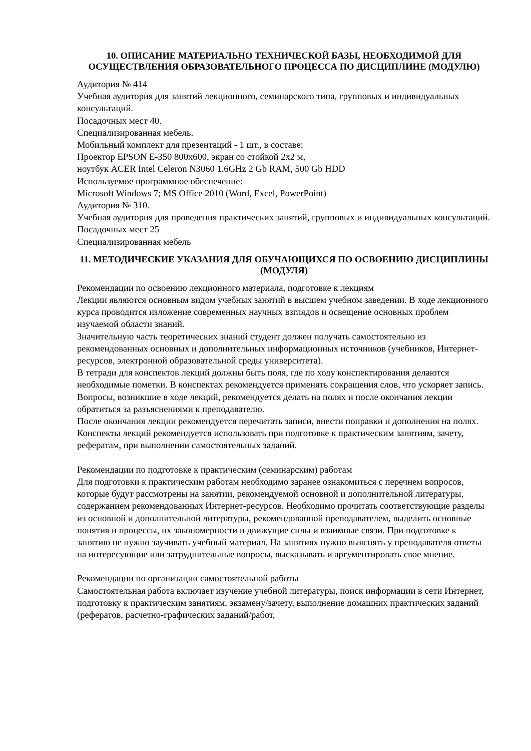10. ОПИСАНИЕ МАТЕРИАЛЬНО ТЕХНИЧЕСКОЙ БАЗЫ, НЕОБХОДИМОЙ ДЛЯ ОСУЩЕСТВЛЕНИЯ ОБРАЗОВАТЕЛЬНОГО ПРОЦЕССА ПО ДИСЦИПЛИНЕ (МОДУЛЮ)
Аудитория № 414
Учебная аудитория для занятий лекционного, семинарского типа, групповых и индивидуальных консультаций.
Посадочных мест 40.
Специализированная мебель.
Мобильный комплект для презентаций - 1 шт., в составе:
Проектор EPSON E-350 800x600, экран со стойкой 2x2 м,
ноутбук ACER Intel Celeron N3060 1.6GHz 2 Gb RAM, 500 Gb HDD
Используемое программное обеспечение:
Microsoft Windows 7; MS Office 2010 (Word, Excel, PowerPoint)
Аудитория № 310.
Учебная аудитория для проведения практических занятий, групповых и индивидуальных консультаций.
Посадочных мест 25
Специализированная мебель
11. МЕТОДИЧЕСКИЕ УКАЗАНИЯ ДЛЯ ОБУЧАЮЩИХСЯ ПО ОСВОЕНИЮ ДИСЦИПЛИНЫ (МОДУЛЯ)
Рекомендации по освоению лекционного материала, подготовке к лекциям
Лекции являются основным видом учебных занятий в высшем учебном заведении. В ходе лекционного курса проводится изложение современных научных взглядов и освещение основных проблем изучаемой области знаний.
Значительную часть теоретических знаний студент должен получать самостоятельно из рекомендованных основных и дополнительных информационных источников (учебников, Интернет-ресурсов, электронной образовательной среды университета).
В тетради для конспектов лекций должны быть поля, где по ходу конспектирования делаются необходимые пометки. В конспектах рекомендуется применять сокращения слов, что ускоряет запись. Вопросы, возникшие в ходе лекций, рекомендуется делать на полях и после окончания лекции обратиться за разъяснениями к преподавателю.
После окончания лекции рекомендуется перечитать записи, внести поправки и дополнения на полях. Конспекты лекций рекомендуется использовать при подготовке к практическим занятиям, зачету, рефератам, при выполнении самостоятельных заданий.
Рекомендации по подготовке к практическим (семинарским) работам
Для подготовки к практическим работам необходимо заранее ознакомиться с перечнем вопросов, которые будут рассмотрены на занятии, рекомендуемой основной и дополнительной литературы, содержанием рекомендованных Интернет-ресурсов. Необходимо прочитать соответствующие разделы из основной и дополнительной литературы, рекомендованной преподавателем, выделить основные понятия и процессы, их закономерности и движущие силы и взаимные связи. При подготовке к занятию не нужно заучивать учебный материал. На занятиях нужно выяснять у преподавателя ответы на интересующие или затруднительные вопросы, высказывать и аргументировать свое мнение.
Рекомендации по организации самостоятельной работы
Самостоятельная работа включает изучение учебной литературы, поиск информации в сети Интернет, подготовку к практическим занятиям, экзамену/зачету, выполнение домашних практических заданий (рефератов, расчетно-графических заданий/работ,